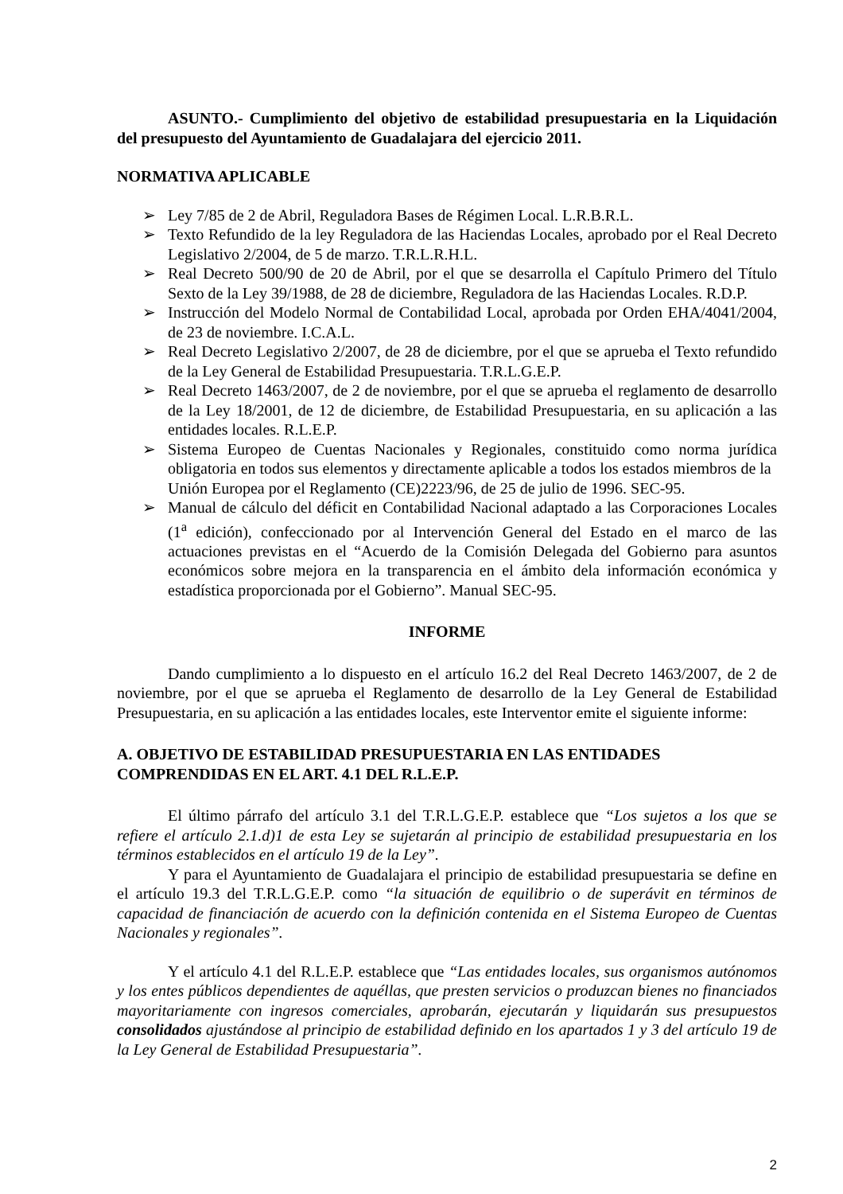ASUNTO.- Cumplimiento del objetivo de estabilidad presupuestaria en la Liquidación del presupuesto del Ayuntamiento de Guadalajara del ejercicio 2011.
NORMATIVA APLICABLE
➢ Ley 7/85 de 2 de Abril, Reguladora Bases de Régimen Local. L.R.B.R.L.
➢ Texto Refundido de la ley Reguladora de las Haciendas Locales, aprobado por el Real Decreto Legislativo 2/2004, de 5 de marzo. T.R.L.R.H.L.
➢ Real Decreto 500/90 de 20 de Abril, por el que se desarrolla el Capítulo Primero del Título Sexto de la Ley 39/1988, de 28 de diciembre, Reguladora de las Haciendas Locales. R.D.P.
➢ Instrucción del Modelo Normal de Contabilidad Local, aprobada por Orden EHA/4041/2004, de 23 de noviembre. I.C.A.L.
➢ Real Decreto Legislativo 2/2007, de 28 de diciembre, por el que se aprueba el Texto refundido de la Ley General de Estabilidad Presupuestaria. T.R.L.G.E.P.
➢ Real Decreto 1463/2007, de 2 de noviembre, por el que se aprueba el reglamento de desarrollo de la Ley 18/2001, de 12 de diciembre, de Estabilidad Presupuestaria, en su aplicación a las entidades locales. R.L.E.P.
➢ Sistema Europeo de Cuentas Nacionales y Regionales, constituido como norma jurídica obligatoria en todos sus elementos y directamente aplicable a todos los estados miembros de la
Unión Europea por el Reglamento (CE)2223/96, de 25 de julio de 1996. SEC-95.
➢ Manual de cálculo del déficit en Contabilidad Nacional adaptado a las Corporaciones Locales (1<sup>a</sup> edición), confeccionado por al Intervención General del Estado en el marco de las actuaciones previstas en el “Acuerdo de la Comisión Delegada del Gobierno para asuntos económicos sobre mejora en la transparencia en el ámbito dela información económica y estadística proporcionada por el Gobierno”. Manual SEC-95.
INFORME
Dando cumplimiento a lo dispuesto en el artículo 16.2 del Real Decreto 1463/2007, de 2 de noviembre, por el que se aprueba el Reglamento de desarrollo de la Ley General de Estabilidad Presupuestaria, en su aplicación a las entidades locales, este Interventor emite el siguiente informe:
A. OBJETIVO DE ESTABILIDAD PRESUPUESTARIA EN LAS ENTIDADES COMPRENDIDAS EN EL ART. 4.1 DEL R.L.E.P.
El último párrafo del artículo 3.1 del T.R.L.G.E.P. establece que “Los sujetos a los que se refiere el artículo 2.1.d)1 de esta Ley se sujetarán al principio de estabilidad presupuestaria en los términos establecidos en el artículo 19 de la Ley”.
Y para el Ayuntamiento de Guadalajara el principio de estabilidad presupuestaria se define en el artículo 19.3 del T.R.L.G.E.P. como “la situación de equilibrio o de superávit en términos de capacidad de financiación de acuerdo con la definición contenida en el Sistema Europeo de Cuentas Nacionales y regionales”.
Y el artículo 4.1 del R.L.E.P. establece que “Las entidades locales, sus organismos autónomos y los entes públicos dependientes de aquéllas, que presten servicios o produzcan bienes no financiados mayoritariamente con ingresos comerciales, aprobarán, ejecutarán y liquidarán sus presupuestos consolidados ajustándose al principio de estabilidad definido en los apartados 1 y 3 del artículo 19 de la Ley General de Estabilidad Presupuestaria”.
2